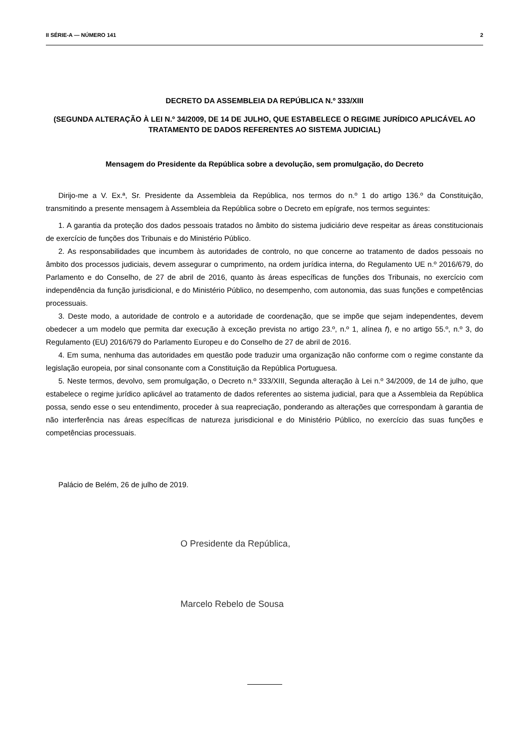II SÉRIE-A — NÚMERO 141 2
DECRETO DA ASSEMBLEIA DA REPÚBLICA N.º 333/XIII
(SEGUNDA ALTERAÇÃO À LEI N.º 34/2009, DE 14 DE JULHO, QUE ESTABELECE O REGIME JURÍDICO APLICÁVEL AO TRATAMENTO DE DADOS REFERENTES AO SISTEMA JUDICIAL)
Mensagem do Presidente da República sobre a devolução, sem promulgação, do Decreto
Dirijo-me a V. Ex.ª, Sr. Presidente da Assembleia da República, nos termos do n.º 1 do artigo 136.º da Constituição, transmitindo a presente mensagem à Assembleia da República sobre o Decreto em epígrafe, nos termos seguintes:
1. A garantia da proteção dos dados pessoais tratados no âmbito do sistema judiciário deve respeitar as áreas constitucionais de exercício de funções dos Tribunais e do Ministério Público.
2. As responsabilidades que incumbem às autoridades de controlo, no que concerne ao tratamento de dados pessoais no âmbito dos processos judiciais, devem assegurar o cumprimento, na ordem jurídica interna, do Regulamento UE n.º 2016/679, do Parlamento e do Conselho, de 27 de abril de 2016, quanto às áreas específicas de funções dos Tribunais, no exercício com independência da função jurisdicional, e do Ministério Público, no desempenho, com autonomia, das suas funções e competências processuais.
3. Deste modo, a autoridade de controlo e a autoridade de coordenação, que se impõe que sejam independentes, devem obedecer a um modelo que permita dar execução à exceção prevista no artigo 23.º, n.º 1, alínea f), e no artigo 55.º, n.º 3, do Regulamento (EU) 2016/679 do Parlamento Europeu e do Conselho de 27 de abril de 2016.
4. Em suma, nenhuma das autoridades em questão pode traduzir uma organização não conforme com o regime constante da legislação europeia, por sinal consonante com a Constituição da República Portuguesa.
5. Neste termos, devolvo, sem promulgação, o Decreto n.º 333/XIII, Segunda alteração à Lei n.º 34/2009, de 14 de julho, que estabelece o regime jurídico aplicável ao tratamento de dados referentes ao sistema judicial, para que a Assembleia da República possa, sendo esse o seu entendimento, proceder à sua reapreciação, ponderando as alterações que correspondam à garantia de não interferência nas áreas específicas de natureza jurisdicional e do Ministério Público, no exercício das suas funções e competências processuais.
Palácio de Belém, 26 de julho de 2019.
O Presidente da República,
Marcelo Rebelo de Sousa